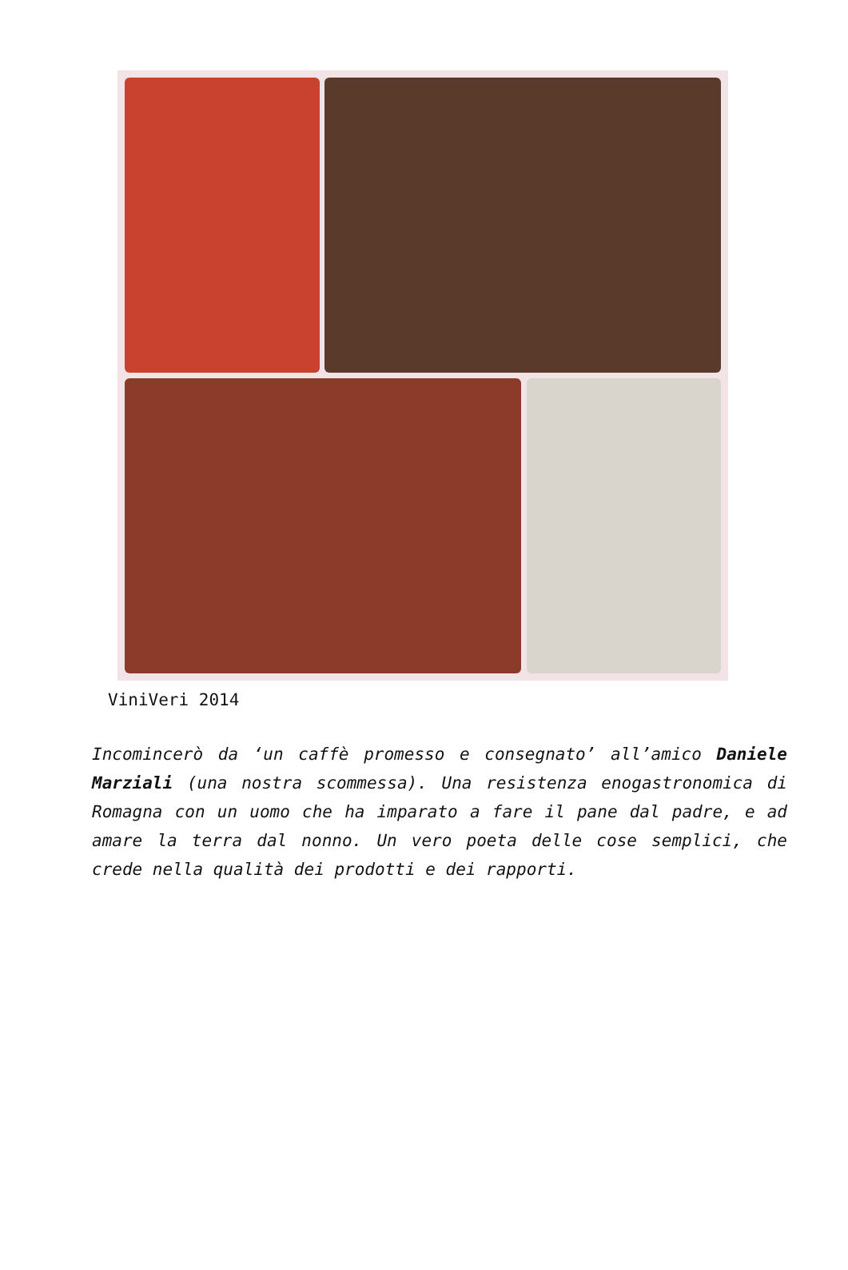ViniVeri 2014
Incomincerò da ‘un caffè promesso e consegnato’ all’amico Daniele Marziali (una nostra scommessa). Una resistenza enogastronomica di Romagna con un uomo che ha imparato a fare il pane dal padre, e ad amare la terra dal nonno. Un vero poeta delle cose semplici, che crede nella qualità dei prodotti e dei rapporti.